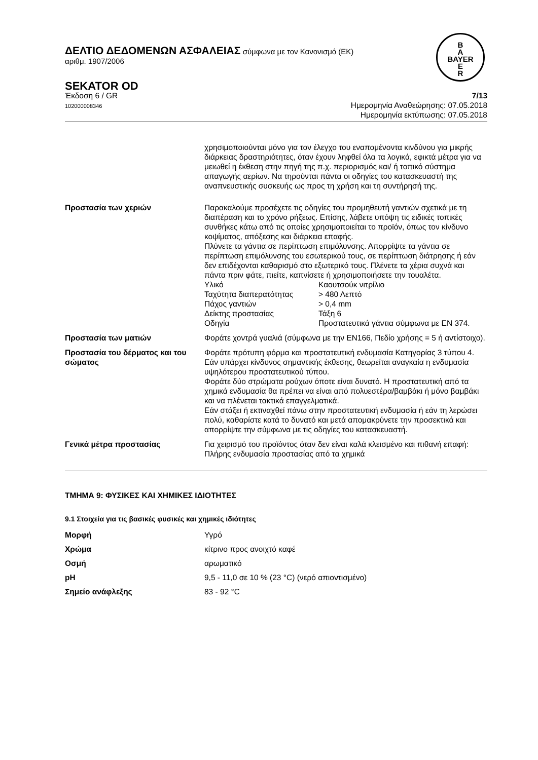B
A
BAYER
E
R
ΔΕΛΤΙΟ ΔΕΔΟΜΕΝΩΝ ΑΣΦΑΛΕΙΑΣ σύμφωνα με τον Κανονισμό (ΕΚ)
αριθμ. 1907/2006
SEKATOR OD
Έκδοση 6 / GR
102000008346
7/13
Ημερομηνία Αναθεώρησης: 07.05.2018
Ημερομηνία εκτύπωσης: 07.05.2018
| | χρησιμοποιούνται μόνο για τον έλεγχο του εναπομένοντα κινδύνου για μικρής διάρκειας δραστηριότητες, όταν έχουν ληφθεί όλα τα λογικά, εφικτά μέτρα για να μειωθεί η έκθεση στην πηγή της π.χ. περιορισμός και/ ή τοπικό σύστημα απαγωγής αερίων. Να τηρούνται πάντα οι οδηγίες του κατασκευαστή της αναπνευστικής συσκευής ως προς τη χρήση και τη συντήρησή της. |
| Προστασία των χεριών | Παρακαλούμε προσέχετε τις οδηγίες του προμηθευτή γαντιών σχετικά με τη διαπέραση και το χρόνο ρήξεως. Επίσης, λάβετε υπόψη τις ειδικές τοπικές συνθήκες κάτω από τις οποίες χρησιμοποιείται το προϊόν, όπως τον κίνδυνο κοψίματος, απόξεσης και διάρκεια επαφής. Πλύνετε τα γάντια σε περίπτωση επιμόλυνσης. Απορρίψτε τα γάντια σε περίπτωση επιμόλυνσης του εσωτερικού τους, σε περίπτωση διάτρησης ή εάν δεν επιδέχονται καθαρισμό στο εξωτερικό τους. Πλένετε τα χέρια συχνά και πάντα πριν φάτε, πιείτε, καπνίσετε ή χρησιμοποιήσετε την τουαλέτα. / Υλικό / Καουτσούκ νιτρίλιο / / Ταχύτητα διαπερατότητας / > 480 Λεπτό / / Πάχος γαντιών / > 0,4 mm / / Δείκτης προστασίας / Τάξη 6 / / Οδηγία / Προστατευτικά γάντια σύμφωνα με EN 374. / |
| Προστασία των ματιών | Φοράτε χοντρά γυαλιά (σύμφωνα με την EN166, Πεδίο χρήσης = 5 ή αντίστοιχο). |
| Προστασία του δέρματος και του σώματος | Φοράτε πρότυπη φόρμα και προστατευτική ενδυμασία Κατηγορίας 3 τύπου 4. Εάν υπάρχει κίνδυνος σημαντικής έκθεσης, θεωρείται αναγκαία η ενδυμασία υψηλότερου προστατευτικού τύπου. Φοράτε δύο στρώματα ρούχων όποτε είναι δυνατό. Η προστατευτική από τα χημικά ενδυμασία θα πρέπει να είναι από πολυεστέρα/βαμβάκι ή μόνο βαμβάκι και να πλένεται τακτικά επαγγελματικά. Εάν στάξει ή εκτιναχθεί πάνω στην προστατευτική ενδυμασία ή εάν τη λερώσει πολύ, καθαρίστε κατά το δυνατό και μετά απομακρύνετε την προσεκτικά και απορρίψτε την σύμφωνα με τις οδηγίες του κατασκευαστή. |
| Γενικά μέτρα προστασίας | Για χειρισμό του προϊόντος όταν δεν είναι καλά κλεισμένο και πιθανή επαφή: Πλήρης ενδυμασία προστασίας από τα χημικά |
ΤΜΗΜΑ 9: ΦΥΣΙΚΕΣ ΚΑΙ ΧΗΜΙΚΕΣ ΙΔΙΟΤΗΤΕΣ
9.1 Στοιχεία για τις βασικές φυσικές και χημικές ιδιότητες
| Μορφή | Υγρό |
| Χρώμα | κίτρινο προς ανοιχτό καφέ |
| Οσμή | αρωματικό |
| pH | 9,5 - 11,0 σε 10 % (23 °C) (νερό απιοντισμένο) |
| Σημείο ανάφλεξης | 83 - 92 °C |